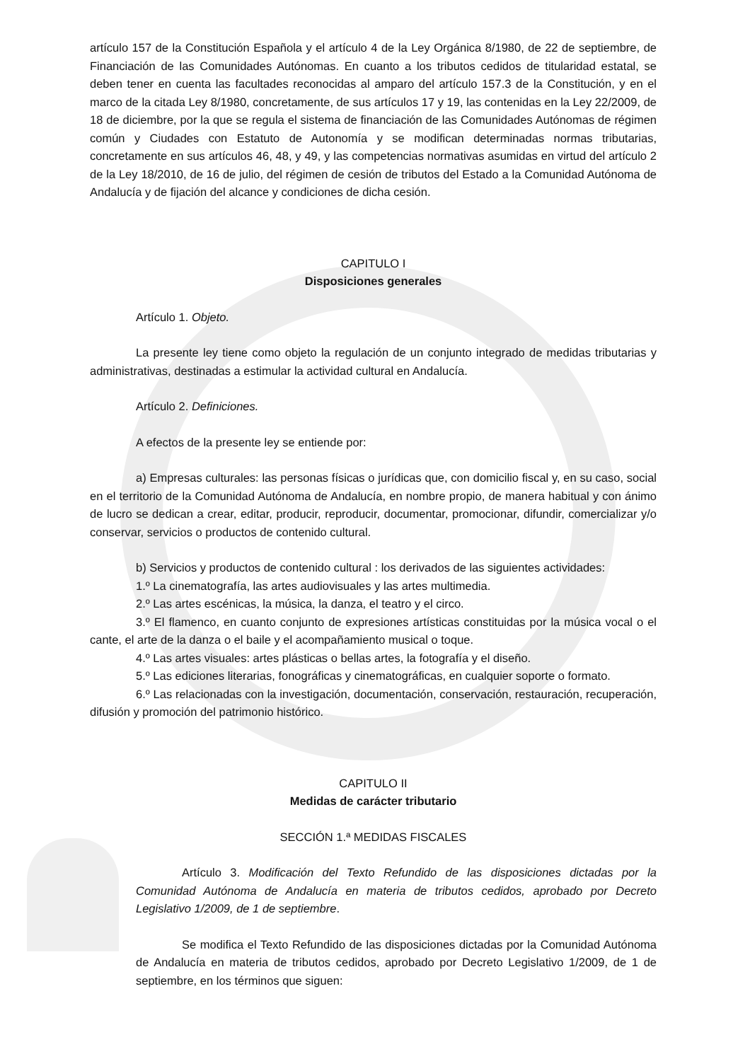artículo 157 de la Constitución Española y el artículo 4 de la Ley Orgánica 8/1980, de 22 de septiembre, de Financiación de las Comunidades Autónomas. En cuanto a los tributos cedidos de titularidad estatal, se deben tener en cuenta las facultades reconocidas al amparo del artículo 157.3 de la Constitución, y en el marco de la citada Ley 8/1980, concretamente, de sus artículos 17 y 19, las contenidas en la Ley 22/2009, de 18 de diciembre, por la que se regula el sistema de financiación de las Comunidades Autónomas de régimen común y Ciudades con Estatuto de Autonomía y se modifican determinadas normas tributarias, concretamente en sus artículos 46, 48, y 49, y las competencias normativas asumidas en virtud del artículo 2 de la Ley 18/2010, de 16 de julio, del régimen de cesión de tributos del Estado a la Comunidad Autónoma de Andalucía y de fijación del alcance y condiciones de dicha cesión.
CAPITULO I
Disposiciones generales
Artículo 1. Objeto.
La presente ley tiene como objeto la regulación de un conjunto integrado de medidas tributarias y administrativas, destinadas a estimular la actividad cultural en Andalucía.
Artículo 2. Definiciones.
A efectos de la presente ley se entiende por:
a) Empresas culturales: las personas físicas o jurídicas que, con domicilio fiscal y, en su caso, social en el territorio de la Comunidad Autónoma de Andalucía, en nombre propio, de manera habitual y con ánimo de lucro se dedican a crear, editar, producir, reproducir, documentar, promocionar, difundir, comercializar y/o conservar, servicios o productos de contenido cultural.
b) Servicios y productos de contenido cultural : los derivados de las siguientes actividades:
1.º La cinematografía, las artes audiovisuales y las artes multimedia.
2.º Las artes escénicas, la música, la danza, el teatro y el circo.
3.º El flamenco, en cuanto conjunto de expresiones artísticas constituidas por la música vocal o el cante, el arte de la danza o el baile y el acompañamiento musical o toque.
4.º Las artes visuales: artes plásticas o bellas artes, la fotografía y el diseño.
5.º Las ediciones literarias, fonográficas y cinematográficas, en cualquier soporte o formato.
6.º Las relacionadas con la investigación, documentación, conservación, restauración, recuperación, difusión y promoción del patrimonio histórico.
CAPITULO II
Medidas de carácter tributario
SECCIÓN 1.ª MEDIDAS FISCALES
Artículo 3. Modificación del Texto Refundido de las disposiciones dictadas por la Comunidad Autónoma de Andalucía en materia de tributos cedidos, aprobado por Decreto Legislativo 1/2009, de 1 de septiembre.
Se modifica el Texto Refundido de las disposiciones dictadas por la Comunidad Autónoma de Andalucía en materia de tributos cedidos, aprobado por Decreto Legislativo 1/2009, de 1 de septiembre, en los términos que siguen: